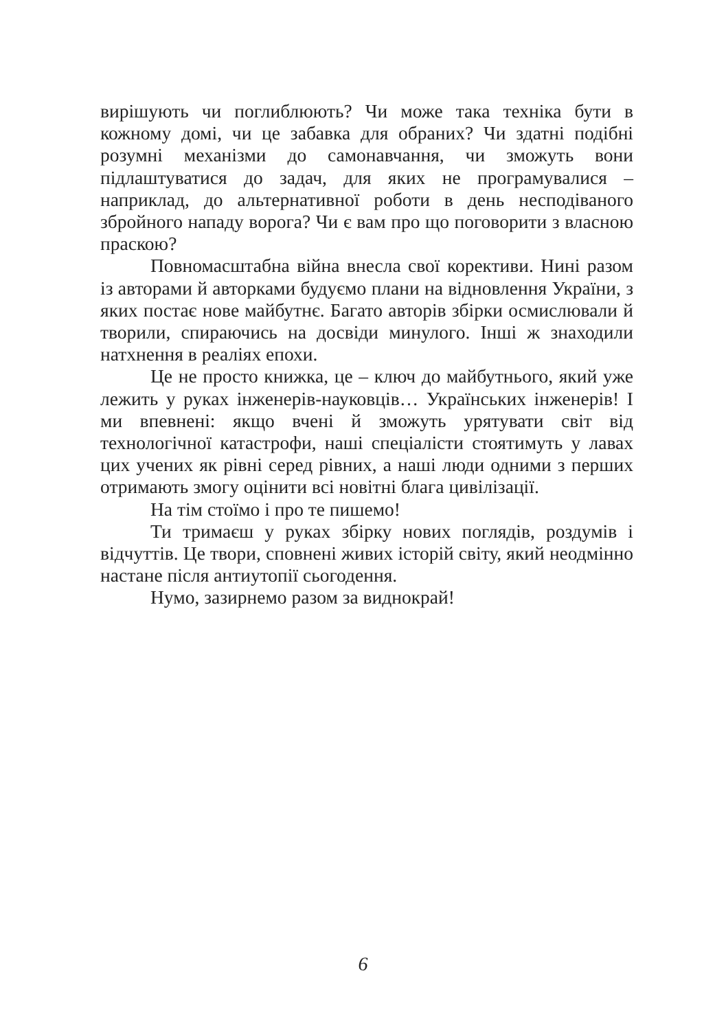вирішують чи поглиблюють? Чи може така техніка бути в кожному домі, чи це забавка для обраних? Чи здатні подібні розумні механізми до самонавчання, чи зможуть вони підлаштуватися до задач, для яких не програмувалися – наприклад, до альтернативної роботи в день несподіваного збройного нападу ворога? Чи є вам про що поговорити з власною праскою?
Повномасштабна війна внесла свої корективи. Нині разом із авторами й авторками будуємо плани на відновлення України, з яких постає нове майбутнє. Багато авторів збірки осмислювали й творили, спираючись на досвіди минулого. Інші ж знаходили натхнення в реаліях епохи.
Це не просто книжка, це – ключ до майбутнього, який уже лежить у руках інженерів-науковців… Українських інженерів! І ми впевнені: якщо вчені й зможуть урятувати світ від технологічної катастрофи, наші спеціалісти стоятимуть у лавах цих учених як рівні серед рівних, а наші люди одними з перших отримають змогу оцінити всі новітні блага цивілізації.
На тім стоїмо і про те пишемо!
Ти тримаєш у руках збірку нових поглядів, роздумів і відчуттів. Це твори, сповнені живих історій світу, який неодмінно настане після антиутопії сьогодення.
Нумо, зазирнемо разом за виднокрай!
6